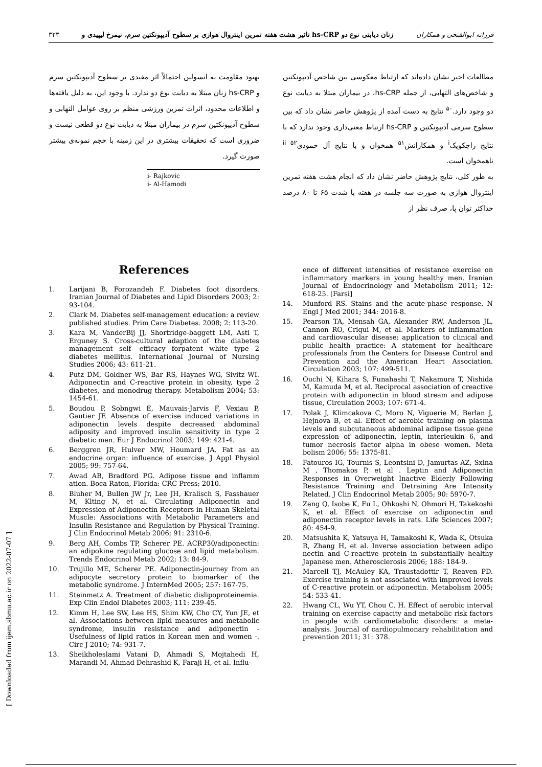۳۲۳ تاثیر هشت هفته تمرین اینتروال هوازی بر سطوح آدیپونکتین سرم، نیمرخ لیپیدی و hs-CRP زنان دیابتی نوع دو فرزانه ابوالفتحی و همکاران
مطالعات اخیر نشان داده‌اند که ارتباط معکوسی بین شاخص آدیپونکتین و شاخص‌های التهابی، از جمله hs-CRP، در بیماران مبتلا به دیابت نوع دو وجود دارد.<sup>۵۰</sup> نتایج به دست آمده از پژوهش حاضر نشان داد که بین سطوح سرمی آدیپونکتین و hs-CRP ارتباط معنی‌داری وجود ندارد که با نتایج راجکویک<sup>i</sup> و همکارانش<sup>۵۱</sup> همخوان و با نتایج آل حمودی<sup>ii ۵۲</sup> ناهمخوان است.
به طور کلی، نتایج پژوهش حاضر نشان داد که انجام هشت هفته تمرین اینتروال هوازی به صورت سه جلسه در هفته با شدت ۶۵ تا ۸۰ درصد حداکثر توان پا، صرف نظر از
بهبود مقاومت به انسولین احتمالاً اثر مفیدی بر سطوح آدیپونکتین سرم و hs-CRP زنان مبتلا به دیابت نوع دو ندارد. با وجود این، به دلیل یافته‌ها و اطلاعات محدود، اثرات تمرین ورزشی منظم بر روی عوامل التهابی و سطوح آدیپونکتین سرم در بیماران مبتلا به دیابت نوع دو قطعی نیست و ضروری است که تحقیقات بیشتری در این زمینه با حجم نمونه‌ی بیشتر صورت گیرد.
i- Rajkovic
i- Al-Hamodi
References
1. Larijani B, Forozandeh F. Diabetes foot disorders. Iranian Journal of Diabetes and Lipid Disorders 2003; 2: 93-104.
2. Clark M. Diabetes self-management education: a review published studies. Prim Care Diabetes. 2008; 2: 113-20.
3. Kara M, VanderBij JJ, Shortridge-baggett LM, Asti T, Erguney S. Cross-cultural adaption of the diabetes management self -efficacy forpatent white type 2 diabetes mellitus. International Journal of Nursing Studies 2006; 43: 611-21.
4. Putz DM, Goldner WS, Bar RS, Haynes WG, Sivitz WI. Adiponectin and C-reactive protein in obesity, type 2 diabetes, and monodrug therapy. Metabolism 2004; 53: 1454-61.
5. Boudou P, Sobngwi E, Mauvais-Jarvis F, Vexiau P, Gautier JF. Absence of exercise induced variations in adiponectin levels despite decreased abdominal adiposity and improved insulin sensitivity in type 2 diabetic men. Eur J Endocrinol 2003; 149: 421-4.
6. Berggren JR, Hulver MW, Houmard JA. Fat as an endocrine organ: influence of exercise. J Appl Physiol 2005; 99: 757-64.
7. Awad AB, Bradford PG. Adipose tissue and inflamm ation. Boca Raton, Florida: CRC Press; 2010.
8. Bluher M, Bullen JW Jr, Lee JH, Kralisch S, Fasshauer M, Klting N, et al. Circulating Adiponectin and Expression of Adiponectin Receptors in Human Skeletal Muscle: Associations with Metabolic Parameters and Insulin Resistance and Regulation by Physical Training. J Clin Endocrinol Metab 2006; 91: 2310-6.
9. Berg AH, Combs TP, Scherer PE. ACRP30/adiponectin: an adipokine regulating glucose and lipid metabolism. Trends Endocrinol Metab 2002; 13: 84-9.
10. Trujillo ME, Scherer PE. Adiponectin-journey from an adipocyte secretory protein to biomarker of the metabolic syndrome. J InternMed 2005; 257: 167-75.
11. Steinmetz A. Treatment of diabetic dislipoproteinemia. Exp Clin Endol Diabetes 2003; 111: 239-45.
12. Kimm H, Lee SW, Lee HS, Shim KW, Cho CY, Yun JE, et al. Associations between lipid measures and metabolic syndrome, insulin resistance and adiponectin - Usefulness of lipid ratios in Korean men and women -. Circ J 2010; 74: 931-7.
13. Sheikholeslami Vatani D, Ahmadi S, Mojtahedi H, Marandi M, Ahmad Dehrashid K, Faraji H, et al. Influ-
ence of different intensities of resistance exercise on inflammatory markers in young healthy men. Iranian Journal of Endocrinology and Metabolism 2011; 12: 618-25. [Farsi]
14. Munford RS. Stains and the acute-phase response. N Engl J Med 2001; 344: 2016-8.
15. Pearson TA, Mensah GA, Alexander RW, Anderson JL, Cannon RO, Criqui M, et al. Markers of inflammation and cardiovascular disease: application to clinical and public health practice: A statement for healthcare professionals from the Centers for Disease Control and Prevention and the American Heart Association. Circulation 2003; 107: 499-511.
16. Ouchi N, Kihara S, Funahashi T, Nakamura T, Nishida M, Kamuda M, et al. Reciprocal association of creactive protein with adiponectin in blood stream and adipose tissue, Circulation 2003; 107: 671-4.
17. Polak J, Klimcakova C, Moro N, Viguerie M, Berlan J, Hejnova B, et al. Effect of aerobic training on plasma levels and subcutaneous abdominal adipose tissue gene expression of adiponectin, leptin, interleukin 6, and tumor necrosis factor alpha in obese women. Meta bolism 2006; 55: 1375-81.
18. Fatouros IG, Tournis S, Leontsini D, Jamurtas AZ, Sxina M , Thomakos P, et al . Leptin and Adiponectin Responses in Overweight Inactive Elderly Following Resistance Training and Detraining Are Intensity Related. J Clin Endocrinol Metab 2005; 90: 5970-7.
19. Zeng Q, Isobe K, Fu L, Ohkoshi N, Ohmori H, Takekoshi K, et al. Effect of exercise on adiponectin and adiponectin receptor levels in rats. Life Sciences 2007; 80: 454-9.
20. Matsushita K, Yatsuya H, Tamakoshi K, Wada K, Otsuka R, Zhang H, et al. Inverse association between adipo nectin and C-reactive protein in substantially healthy Japanese men. Atherosclerosis 2006; 188: 184-9.
21. Marcell TJ, McAuley KA, Traustadottir T, Reaven PD. Exercise training is not associated with improved levels of C-reactive protein or adiponectin. Metabolism 2005; 54: 533-41.
22. Hwang CL, Wu YT, Chou C. H. Effect of aerobic interval training on exercise capacity and metabolic risk factors in people with cardiometabolic disorders: a meta-analysis. Journal of cardiopulmonary rehabilitation and prevention 2011; 31: 378.
[ Downloaded from ijem.sbmu.ac.ir on 2022-07-07 ]